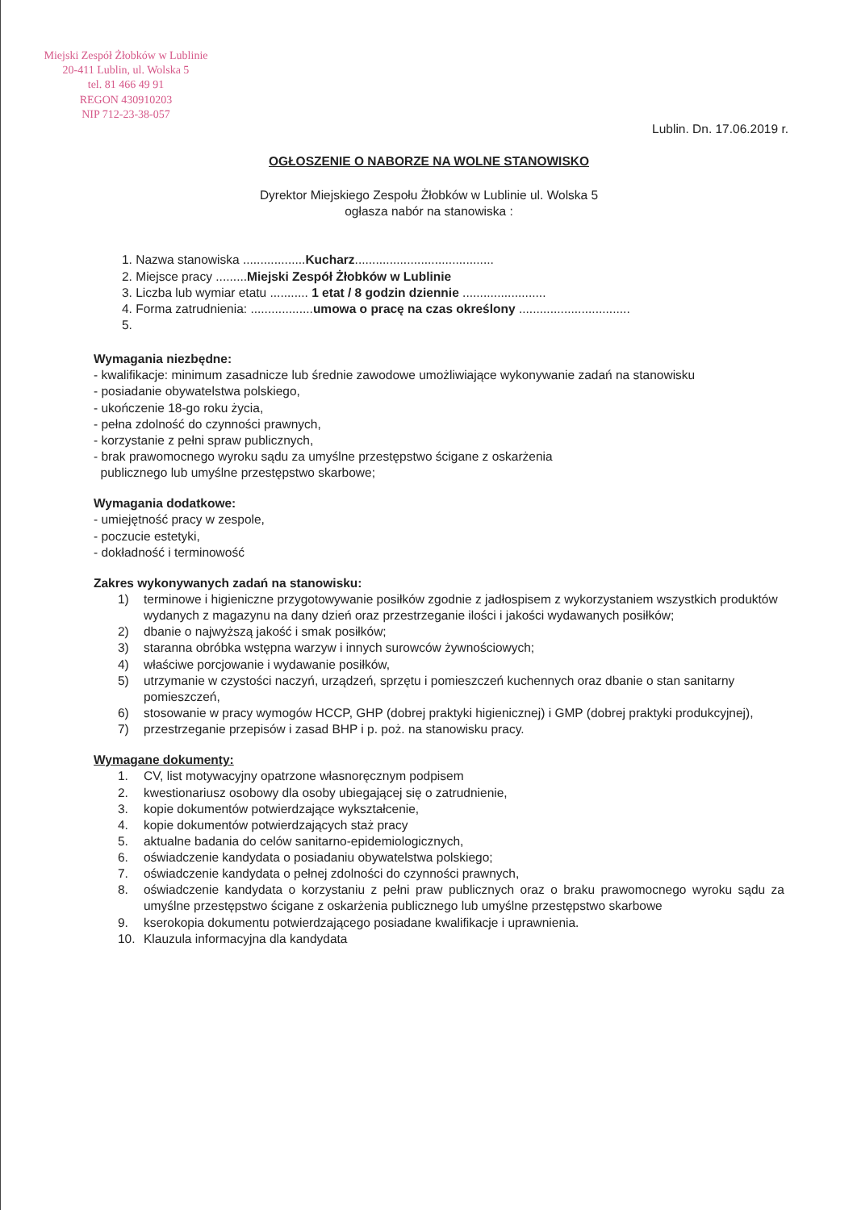Miejski Zespół Żłobków w Lublinie
20-411 Lublin, ul. Wolska 5
tel. 81 466 49 91
REGON 430910203
NIP 712-23-38-057
Lublin. Dn. 17.06.2019 r.
OGŁOSZENIE O NABORZE NA WOLNE STANOWISKO
Dyrektor Miejskiego Zespołu Żłobków w Lublinie ul. Wolska 5
ogłasza nabór na stanowiska :
1. Nazwa stanowiska ..................Kucharz........................................
2. Miejsce pracy .........Miejski Zespół Żłobków w Lublinie
3. Liczba lub wymiar etatu ........... 1 etat / 8 godzin dziennie ........................
4. Forma zatrudnienia: ..................umowa o pracę na czas określony ................................
5.
Wymagania niezbędne:
- kwalifikacje: minimum zasadnicze lub średnie zawodowe umożliwiające wykonywanie zadań na stanowisku
- posiadanie obywatelstwa polskiego,
- ukończenie 18-go roku życia,
- pełna zdolność do czynności prawnych,
- korzystanie z pełni spraw publicznych,
- brak prawomocnego wyroku sądu za umyślne przestępstwo ścigane z oskarżenia
publicznego lub umyślne przestępstwo skarbowe;
Wymagania dodatkowe:
- umiejętność pracy w zespole,
- poczucie estetyki,
- dokładność i terminowość
Zakres wykonywanych zadań na stanowisku:
1) terminowe i higieniczne przygotowywanie posiłków zgodnie z jadłospisem z wykorzystaniem wszystkich produktów wydanych z magazynu na dany dzień oraz przestrzeganie ilości i jakości wydawanych posiłków;
2) dbanie o najwyższą jakość i smak posiłków;
3) staranna obróbka wstępna warzyw i innych surowców żywnościowych;
4) właściwe porcjowanie i wydawanie posiłków,
5) utrzymanie w czystości naczyń, urządzeń, sprzętu i pomieszczeń kuchennych oraz dbanie o stan sanitarny pomieszczeń,
6) stosowanie w pracy wymogów HCCP, GHP (dobrej praktyki higienicznej) i GMP (dobrej praktyki produkcyjnej),
7) przestrzeganie przepisów i zasad BHP i p. poż. na stanowisku pracy.
Wymagane dokumenty:
1. CV, list motywacyjny opatrzone własnoręcznym podpisem
2. kwestionariusz osobowy dla osoby ubiegającej się o zatrudnienie,
3. kopie dokumentów potwierdzające wykształcenie,
4. kopie dokumentów potwierdzających staż pracy
5. aktualne badania do celów sanitarno-epidemiologicznych,
6. oświadczenie kandydata o posiadaniu obywatelstwa polskiego;
7. oświadczenie kandydata o pełnej zdolności do czynności prawnych,
8. oświadczenie kandydata o korzystaniu z pełni praw publicznych oraz o braku prawomocnego wyroku sądu za umyślne przestępstwo ścigane z oskarżenia publicznego lub umyślne przestępstwo skarbowe
9. kserokopia dokumentu potwierdzającego posiadane kwalifikacje i uprawnienia.
10. Klauzula informacyjna dla kandydata